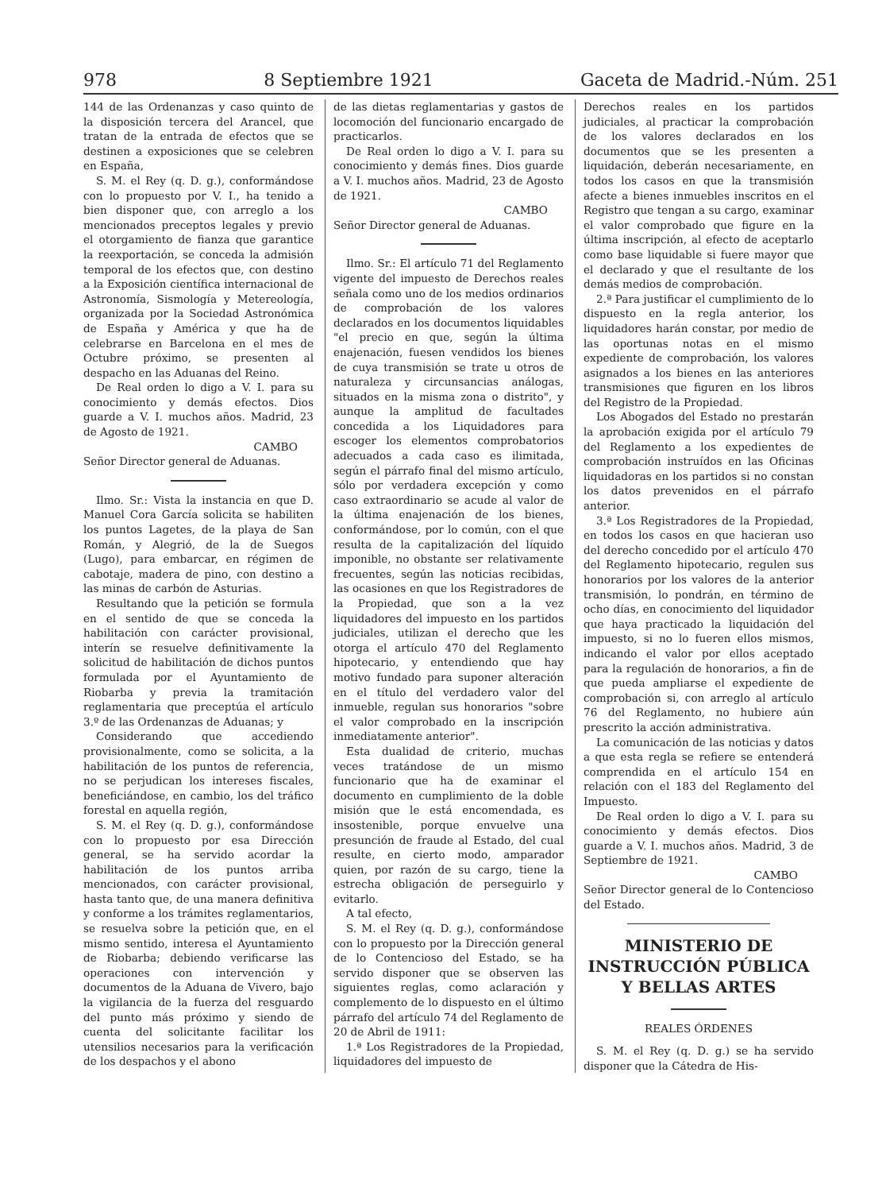978 8 Septiembre 1921 Gaceta de Madrid.-Núm. 251
144 de las Ordenanzas y caso quinto de la disposición tercera del Arancel, que tratan de la entrada de efectos que se destinen a exposiciones que se celebren en España,
S. M. el Rey (q. D. g.), conformándose con lo propuesto por V. I., ha tenido a bien disponer que, con arreglo a los mencionados preceptos legales y previo el otorgamiento de fianza que garantice la reexportación, se conceda la admisión temporal de los efectos que, con destino a la Exposición científica internacional de Astronomía, Sismología y Metereología, organizada por la Sociedad Astronómica de España y América y que ha de celebrarse en Barcelona en el mes de Octubre próximo, se presenten al despacho en las Aduanas del Reino.
De Real orden lo digo a V. I. para su conocimiento y demás efectos. Dios guarde a V. I. muchos años. Madrid, 23 de Agosto de 1921.
CAMBO
Señor Director general de Aduanas.
Ilmo. Sr.: Vista la instancia en que D. Manuel Cora García solicita se habiliten los puntos Lagetes, de la playa de San Román, y Alegrió, de la de Suegos (Lugo), para embarcar, en régimen de cabotaje, madera de pino, con destino a las minas de carbón de Asturias.
Resultando que la petición se formula en el sentido de que se conceda la habilitación con carácter provisional, interín se resuelve definitivamente la solicitud de habilitación de dichos puntos formulada por el Ayuntamiento de Riobarba y previa la tramitación reglamentaria que preceptúa el artículo 3.º de las Ordenanzas de Aduanas; y
Considerando que accediendo provisionalmente, como se solicita, a la habilitación de los puntos de referencia, no se perjudican los intereses fiscales, beneficiándose, en cambio, los del tráfico forestal en aquella región,
S. M. el Rey (q. D. g.), conformándose con lo propuesto por esa Dirección general, se ha servido acordar la habilitación de los puntos arriba mencionados, con carácter provisional, hasta tanto que, de una manera definitiva y conforme a los trámites reglamentarios, se resuelva sobre la petición que, en el mismo sentido, interesa el Ayuntamiento de Riobarba; debiendo verificarse las operaciones con intervención y documentos de la Aduana de Vivero, bajo la vigilancia de la fuerza del resguardo del punto más próximo y siendo de cuenta del solicitante facilitar los utensilios necesarios para la verificación de los despachos y el abono
de las dietas reglamentarias y gastos de locomoción del funcionario encargado de practicarlos.
De Real orden lo digo a V. I. para su conocimiento y demás fines. Dios guarde a V. I. muchos años. Madrid, 23 de Agosto de 1921.
CAMBO
Señor Director general de Aduanas.
Ilmo. Sr.: El artículo 71 del Reglamento vigente del impuesto de Derechos reales señala como uno de los medios ordinarios de comprobación de los valores declarados en los documentos liquidables "el precio en que, según la última enajenación, fuesen vendidos los bienes de cuya transmisión se trate u otros de naturaleza y circunsancias análogas, situados en la misma zona o distrito", y aunque la amplitud de facultades concedida a los Liquidadores para escoger los elementos comprobatorios adecuados a cada caso es ilimitada, según el párrafo final del mismo artículo, sólo por verdadera excepción y como caso extraordinario se acude al valor de la última enajenación de los bienes, conformándose, por lo común, con el que resulta de la capitalización del líquido imponible, no obstante ser relativamente frecuentes, según las noticias recibidas, las ocasiones en que los Registradores de la Propiedad, que son a la vez liquidadores del impuesto en los partidos judiciales, utilizan el derecho que les otorga el artículo 470 del Reglamento hipotecario, y entendiendo que hay motivo fundado para suponer alteración en el título del verdadero valor del inmueble, regulan sus honorarios "sobre el valor comprobado en la inscripción inmediatamente anterior".
Esta dualidad de criterio, muchas veces tratándose de un mismo funcionario que ha de examinar el documento en cumplimiento de la doble misión que le está encomendada, es insostenible, porque envuelve una presunción de fraude al Estado, del cual resulte, en cierto modo, amparador quien, por razón de su cargo, tiene la estrecha obligación de perseguirlo y evitarlo.
A tal efecto,
S. M. el Rey (q. D. g.), conformándose con lo propuesto por la Dirección general de lo Contencioso del Estado, se ha servido disponer que se observen las siguientes reglas, como aclaración y complemento de lo dispuesto en el último párrafo del artículo 74 del Reglamento de 20 de Abril de 1911:
1.ª Los Registradores de la Propiedad, liquidadores del impuesto de
Derechos reales en los partidos judiciales, al practicar la comprobación de los valores declarados en los documentos que se les presenten a liquidación, deberán necesariamente, en todos los casos en que la transmisión afecte a bienes inmuebles inscritos en el Registro que tengan a su cargo, examinar el valor comprobado que figure en la última inscripción, al efecto de aceptarlo como base liquidable si fuere mayor que el declarado y que el resultante de los demás medios de comprobación.
2.ª Para justificar el cumplimiento de lo dispuesto en la regla anterior, los liquidadores harán constar, por medio de las oportunas notas en el mismo expediente de comprobación, los valores asignados a los bienes en las anteriores transmisiones que figuren en los libros del Registro de la Propiedad.
Los Abogados del Estado no prestarán la aprobación exigida por el artículo 79 del Reglamento a los expedientes de comprobación instruídos en las Oficinas liquidadoras en los partidos si no constan los datos prevenidos en el párrafo anterior.
3.ª Los Registradores de la Propiedad, en todos los casos en que hacieran uso del derecho concedido por el artículo 470 del Reglamento hipotecario, regulen sus honorarios por los valores de la anterior transmisión, lo pondrán, en término de ocho días, en conocimiento del liquidador que haya practicado la liquidación del impuesto, si no lo fueren ellos mismos, indicando el valor por ellos aceptado para la regulación de honorarios, a fin de que pueda ampliarse el expediente de comprobación si, con arreglo al artículo 76 del Reglamento, no hubiere aún prescrito la acción administrativa.
La comunicación de las noticias y datos a que esta regla se refiere se entenderá comprendida en el artículo 154 en relación con el 183 del Reglamento del Impuesto.
De Real orden lo digo a V. I. para su conocimiento y demás efectos. Dios guarde a V. I. muchos años. Madrid, 3 de Septiembre de 1921.
CAMBO
Señor Director general de lo Contencioso del Estado.
MINISTERIO DE INSTRUCCIÓN PÚBLICA
Y BELLAS ARTES
REALES ÓRDENES
S. M. el Rey (q. D. g.) se ha servido disponer que la Cátedra de His-